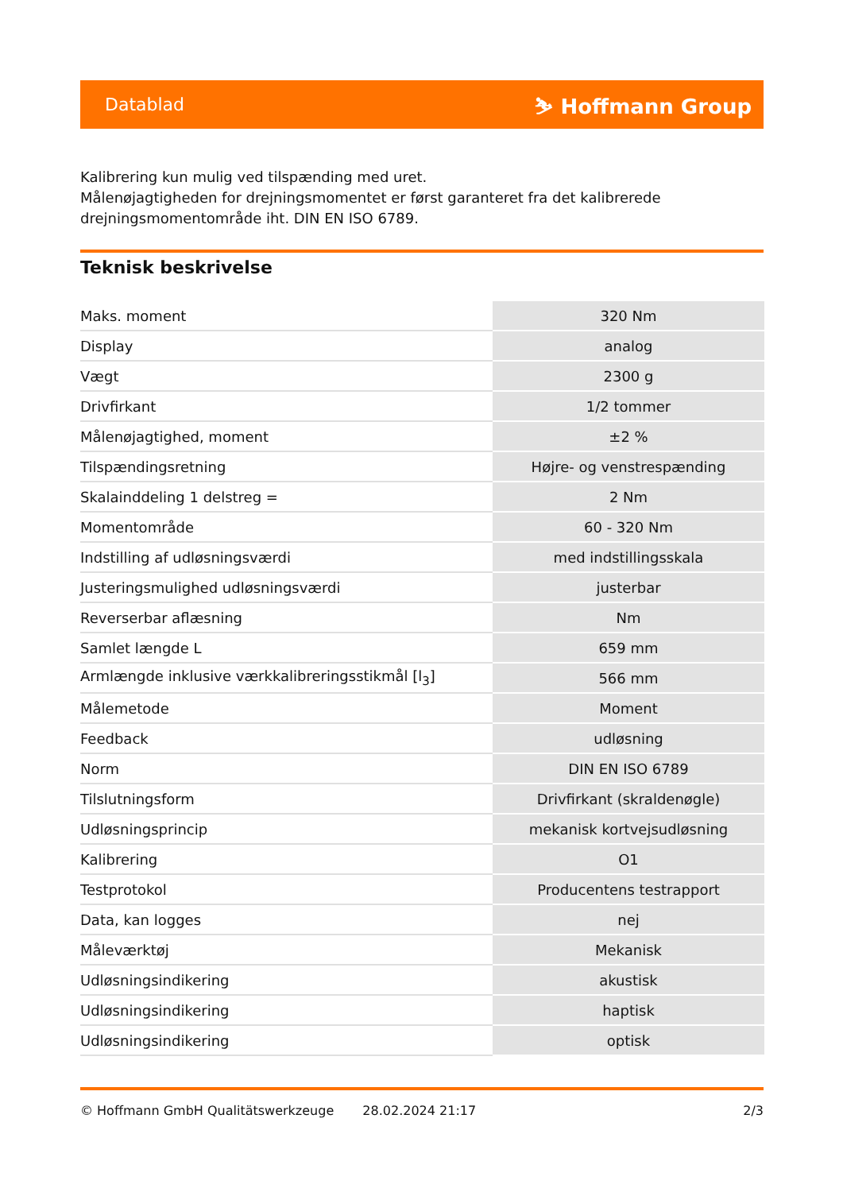Datablad ⛷ Hoffmann Group
Kalibrering kun mulig ved tilspænding med uret.
Målenøjagtigheden for drejningsmomentet er først garanteret fra det kalibrerede drejningsmomentområde iht. DIN EN ISO 6789.
Teknisk beskrivelse
| Maks. moment | 320 Nm |
| Display | analog |
| Vægt | 2300 g |
| Drivfirkant | 1/2 tommer |
| Målenøjagtighed, moment | ±2 % |
| Tilspændingsretning | Højre- og venstrespænding |
| Skalainddeling 1 delstreg = | 2 Nm |
| Momentområde | 60 - 320 Nm |
| Indstilling af udløsningsværdi | med indstillingsskala |
| Justeringsmulighed udløsningsværdi | justerbar |
| Reverserbar aflæsning | Nm |
| Samlet længde L | 659 mm |
| Armlængde inklusive værkkalibreringsstikmål [l<sub>3</sub>] | 566 mm |
| Målemetode | Moment |
| Feedback | udløsning |
| Norm | DIN EN ISO 6789 |
| Tilslutningsform | Drivfirkant (skraldenøgle) |
| Udløsningsprincip | mekanisk kortvejsudløsning |
| Kalibrering | O1 |
| Testprotokol | Producentens testrapport |
| Data, kan logges | nej |
| Måleværktøj | Mekanisk |
| Udløsningsindikering | akustisk |
| Udløsningsindikering | haptisk |
| Udløsningsindikering | optisk |
© Hoffmann GmbH Qualitätswerkzeuge 28.02.2024 21:17 2/3